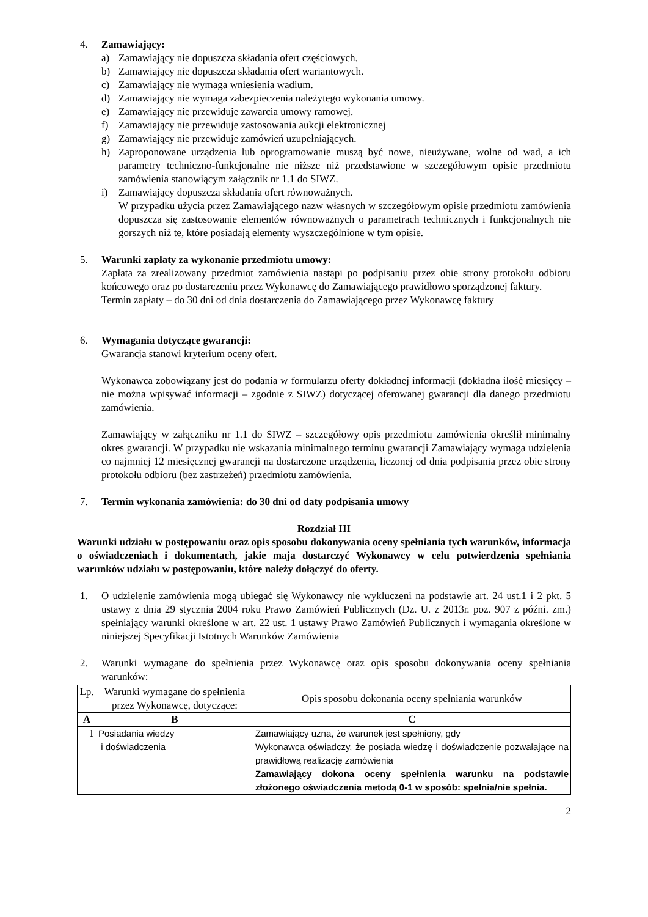4. Zamawiający:
a) Zamawiający nie dopuszcza składania ofert częściowych.
b) Zamawiający nie dopuszcza składania ofert wariantowych.
c) Zamawiający nie wymaga wniesienia wadium.
d) Zamawiający nie wymaga zabezpieczenia należytego wykonania umowy.
e) Zamawiający nie przewiduje zawarcia umowy ramowej.
f) Zamawiający nie przewiduje zastosowania aukcji elektronicznej
g) Zamawiający nie przewiduje zamówień uzupełniających.
h) Zaproponowane urządzenia lub oprogramowanie muszą być nowe, nieużywane, wolne od wad, a ich parametry techniczno-funkcjonalne nie niższe niż przedstawione w szczegółowym opisie przedmiotu zamówienia stanowiącym załącznik nr 1.1 do SIWZ.
i) Zamawiający dopuszcza składania ofert równoważnych.
W przypadku użycia przez Zamawiającego nazw własnych w szczegółowym opisie przedmiotu zamówienia dopuszcza się zastosowanie elementów równoważnych o parametrach technicznych i funkcjonalnych nie gorszych niż te, które posiadają elementy wyszczególnione w tym opisie.
5. Warunki zapłaty za wykonanie przedmiotu umowy:
Zapłata za zrealizowany przedmiot zamówienia nastąpi po podpisaniu przez obie strony protokołu odbioru końcowego oraz po dostarczeniu przez Wykonawcę do Zamawiającego prawidłowo sporządzonej faktury.
Termin zapłaty – do 30 dni od dnia dostarczenia do Zamawiającego przez Wykonawcę faktury
6. Wymagania dotyczące gwarancji:
Gwarancja stanowi kryterium oceny ofert.
Wykonawca zobowiązany jest do podania w formularzu oferty dokładnej informacji (dokładna ilość miesięcy – nie można wpisywać informacji – zgodnie z SIWZ) dotyczącej oferowanej gwarancji dla danego przedmiotu zamówienia.
Zamawiający w załączniku nr 1.1 do SIWZ – szczegółowy opis przedmiotu zamówienia określił minimalny okres gwarancji. W przypadku nie wskazania minimalnego terminu gwarancji Zamawiający wymaga udzielenia co najmniej 12 miesięcznej gwarancji na dostarczone urządzenia, liczonej od dnia podpisania przez obie strony protokołu odbioru (bez zastrzeżeń) przedmiotu zamówienia.
7. Termin wykonania zamówienia: do 30 dni od daty podpisania umowy
Rozdział III
Warunki udziału w postępowaniu oraz opis sposobu dokonywania oceny spełniania tych warunków, informacja o oświadczeniach i dokumentach, jakie maja dostarczyć Wykonawcy w celu potwierdzenia spełniania warunków udziału w postępowaniu, które należy dołączyć do oferty.
1. O udzielenie zamówienia mogą ubiegać się Wykonawcy nie wykluczeni na podstawie art. 24 ust.1 i 2 pkt. 5 ustawy z dnia 29 stycznia 2004 roku Prawo Zamówień Publicznych (Dz. U. z 2013r. poz. 907 z późni. zm.) spełniający warunki określone w art. 22 ust. 1 ustawy Prawo Zamówień Publicznych i wymagania określone w niniejszej Specyfikacji Istotnych Warunków Zamówienia
2. Warunki wymagane do spełnienia przez Wykonawcę oraz opis sposobu dokonywania oceny spełniania warunków:
| Lp. | Warunki wymagane do spełnienia przez Wykonawcę, dotyczące: | Opis sposobu dokonania oceny spełniania warunków |
| --- | --- | --- |
| A | B | C |
| 1 | Posiadania wiedzy i doświadczenia | Zamawiający uzna, że warunek jest spełniony, gdy Wykonawca oświadczy, że posiada wiedzę i doświadczenie pozwalające na prawidłową realizację zamówienia Zamawiający dokona oceny spełnienia warunku na podstawie złożonego oświadczenia metodą 0-1 w sposób: spełnia/nie spełnia. |
2